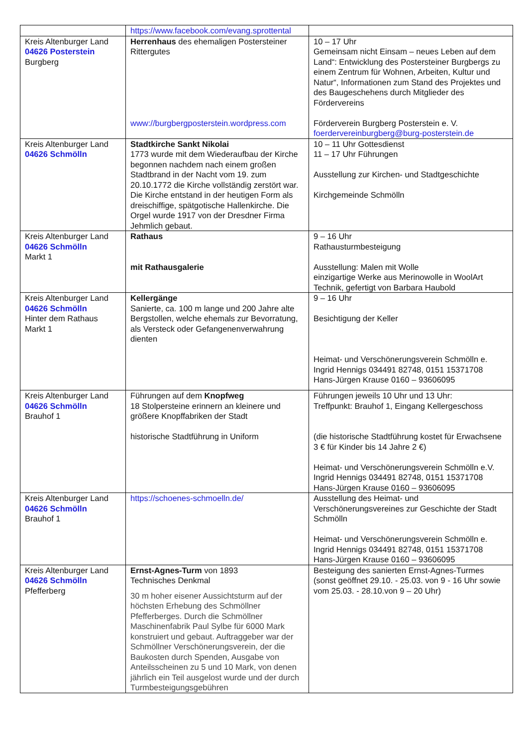| | https://www.facebook.com/evang.sprottental | |
| Kreis Altenburger Land 04626 Posterstein Burgberg | Herrenhaus des ehemaligen Postersteiner Rittergutes www://burgbergposterstein.wordpress.com | 10 – 17 Uhr Gemeinsam nicht Einsam – neues Leben auf dem Land“: Entwicklung des Postersteiner Burgbergs zu einem Zentrum für Wohnen, Arbeiten, Kultur und Natur“, Informationen zum Stand des Projektes und des Baugeschehens durch Mitglieder des Fördervereins Förderverein Burgberg Posterstein e. V. foerdervereinburgberg@burg-posterstein.de |
| Kreis Altenburger Land 04626 Schmölln | Stadtkirche Sankt Nikolai 1773 wurde mit dem Wiederaufbau der Kirche begonnen nachdem nach einem großen Stadtbrand in der Nacht vom 19. zum 20.10.1772 die Kirche vollständig zerstört war. Die Kirche entstand in der heutigen Form als dreischiffige, spätgotische Hallenkirche. Die Orgel wurde 1917 von der Dresdner Firma Jehmlich gebaut. | 10 – 11 Uhr Gottesdienst 11 – 17 Uhr Führungen Ausstellung zur Kirchen- und Stadtgeschichte Kirchgemeinde Schmölln |
| Kreis Altenburger Land 04626 Schmölln Markt 1 | Rathaus mit Rathausgalerie | 9 – 16 Uhr Rathausturmbesteigung Ausstellung: Malen mit Wolle einzigartige Werke aus Merinowolle in WoolArt Technik, gefertigt von Barbara Haubold |
| Kreis Altenburger Land 04626 Schmölln Hinter dem Rathaus Markt 1 | Kellergänge Sanierte, ca. 100 m lange und 200 Jahre alte Bergstollen, welche ehemals zur Bevorratung, als Versteck oder Gefangenenverwahrung dienten | 9 – 16 Uhr Besichtigung der Keller Heimat- und Verschönerungsverein Schmölln e. Ingrid Hennigs 034491 82748, 0151 15371708 Hans-Jürgen Krause 0160 – 93606095 |
| Kreis Altenburger Land 04626 Schmölln Brauhof 1 | Führungen auf dem Knopfweg 18 Stolpersteine erinnern an kleinere und größere Knopffabriken der Stadt historische Stadtführung in Uniform | Führungen jeweils 10 Uhr und 13 Uhr: Treffpunkt: Brauhof 1, Eingang Kellergeschoss (die historische Stadtführung kostet für Erwachsene 3 € für Kinder bis 14 Jahre 2 €) Heimat- und Verschönerungsverein Schmölln e.V. Ingrid Hennigs 034491 82748, 0151 15371708 Hans-Jürgen Krause 0160 – 93606095 |
| Kreis Altenburger Land 04626 Schmölln Brauhof 1 | https://schoenes-schmoelln.de/ | Ausstellung des Heimat- und Verschönerungsvereines zur Geschichte der Stadt Schmölln Heimat- und Verschönerungsverein Schmölln e. Ingrid Hennigs 034491 82748, 0151 15371708 Hans-Jürgen Krause 0160 – 93606095 |
| Kreis Altenburger Land 04626 Schmölln Pfefferberg | Ernst-Agnes-Turm von 1893 Technisches Denkmal 30 m hoher eisener Aussichtsturm auf der höchsten Erhebung des Schmöllner Pfefferberges. Durch die Schmöllner Maschinenfabrik Paul Sylbe für 6000 Mark konstruiert und gebaut. Auftraggeber war der Schmöllner Verschönerungsverein, der die Baukosten durch Spenden, Ausgabe von Anteilsscheinen zu 5 und 10 Mark, von denen jährlich ein Teil ausgelost wurde und der durch Turmbesteigungsgebühren | Besteigung des sanierten Ernst-Agnes-Turmes (sonst geöffnet 29.10. - 25.03. von 9 - 16 Uhr sowie vom 25.03. - 28.10.von 9 – 20 Uhr) |